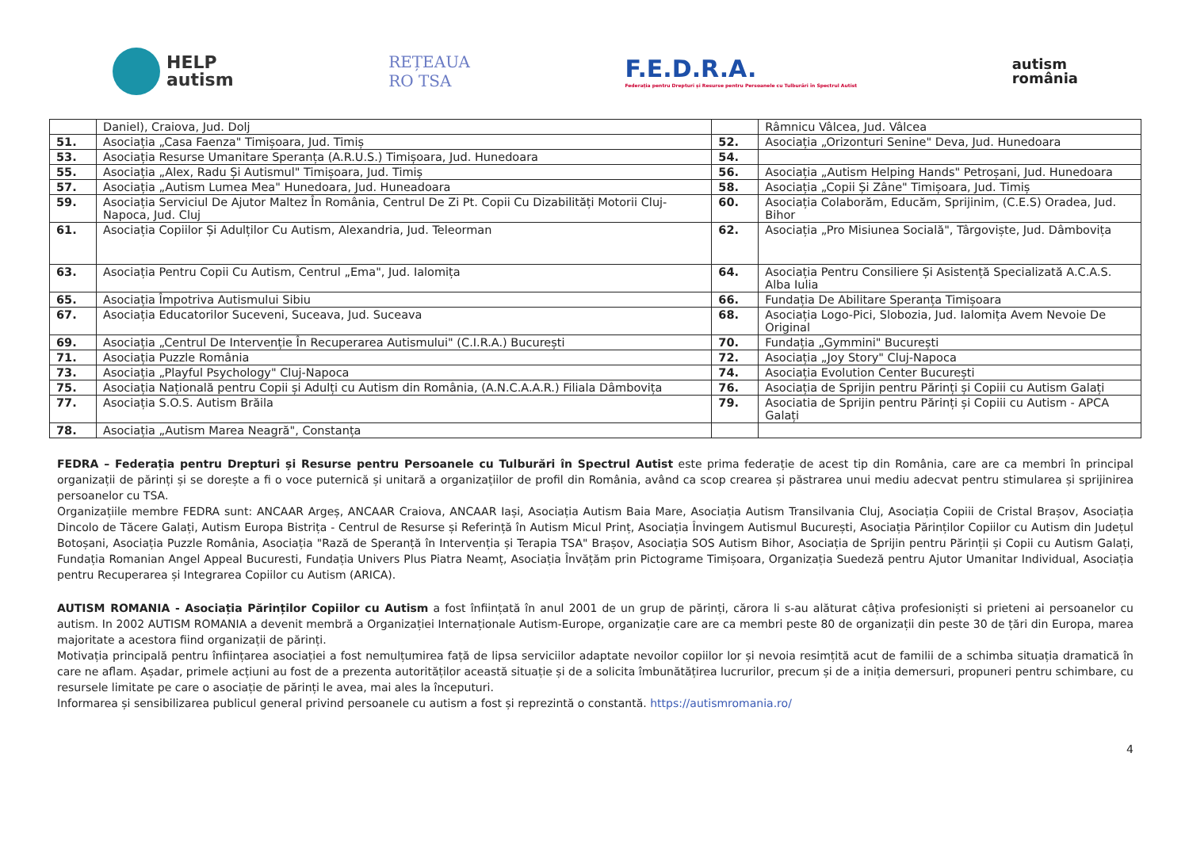HELP
autism
REȚEAUA
RO TSA
F.E.D.R.A.
Federația pentru Drepturi și Resurse pentru Persoanele cu Tulburări în Spectrul Autist
autism
românia
| | Daniel), Craiova, Jud. Dolj | | Râmnicu Vâlcea, Jud. Vâlcea |
| 51. | Asociația „Casa Faenza" Timișoara, Jud. Timiș | 52. | Asociația „Orizonturi Senine" Deva, Jud. Hunedoara |
| 53. | Asociația Resurse Umanitare Speranța (A.R.U.S.) Timișoara, Jud. Hunedoara | 54. | |
| 55. | Asociația „Alex, Radu Și Autismul" Timișoara, Jud. Timiș | 56. | Asociația „Autism Helping Hands" Petroșani, Jud. Hunedoara |
| 57. | Asociația „Autism Lumea Mea" Hunedoara, Jud. Huneadoara | 58. | Asociația „Copii Și Zâne" Timișoara, Jud. Timiș |
| 59. | Asociația Serviciul De Ajutor Maltez În România, Centrul De Zi Pt. Copii Cu Dizabilități Motorii Cluj-Napoca, Jud. Cluj | 60. | Asociația Colaborăm, Educăm, Sprijinim, (C.E.S) Oradea, Jud. Bihor |
| 61. | Asociația Copiilor Și Adulților Cu Autism, Alexandria, Jud. Teleorman | 62. | Asociația „Pro Misiunea Socială", Târgoviște, Jud. Dâmbovița |
| 63. | Asociația Pentru Copii Cu Autism, Centrul „Ema", Jud. Ialomița | 64. | Asociația Pentru Consiliere Și Asistență Specializată A.C.A.S. Alba Iulia |
| 65. | Asociația Împotriva Autismului Sibiu | 66. | Fundația De Abilitare Speranța Timișoara |
| 67. | Asociația Educatorilor Suceveni, Suceava, Jud. Suceava | 68. | Asociația Logo-Pici, Slobozia, Jud. Ialomița Avem Nevoie De Original |
| 69. | Asociația „Centrul De Intervenție În Recuperarea Autismului" (C.I.R.A.) București | 70. | Fundația „Gymmini" București |
| 71. | Asociația Puzzle România | 72. | Asociația „Joy Story" Cluj-Napoca |
| 73. | Asociația „Playful Psychology" Cluj-Napoca | 74. | Asociația Evolution Center București |
| 75. | Asociația Națională pentru Copii și Adulți cu Autism din România, (A.N.C.A.A.R.) Filiala Dâmbovița | 76. | Asociația de Sprijin pentru Părinți și Copiii cu Autism Galați |
| 77. | Asociația S.O.S. Autism Brăila | 79. | Asociatia de Sprijin pentru Părinți și Copiii cu Autism - APCA Galați |
| 78. | Asociația „Autism Marea Neagră", Constanța | | |
FEDRA – Federația pentru Drepturi și Resurse pentru Persoanele cu Tulburări în Spectrul Autist este prima federație de acest tip din România, care are ca membri în principal organizații de părinți și se dorește a fi o voce puternică și unitară a organizațiilor de profil din România, având ca scop crearea și păstrarea unui mediu adecvat pentru stimularea și sprijinirea persoanelor cu TSA.
Organizațiile membre FEDRA sunt: ANCAAR Argeș, ANCAAR Craiova, ANCAAR Iași, Asociația Autism Baia Mare, Asociația Autism Transilvania Cluj, Asociația Copiii de Cristal Brașov, Asociația Dincolo de Tăcere Galați, Autism Europa Bistrița - Centrul de Resurse și Referință în Autism Micul Prinț, Asociația Învingem Autismul București, Asociația Părinților Copiilor cu Autism din Județul Botoșani, Asociația Puzzle România, Asociația "Rază de Speranță în Intervenția și Terapia TSA" Brașov, Asociația SOS Autism Bihor, Asociația de Sprijin pentru Părinții și Copii cu Autism Galați, Fundația Romanian Angel Appeal Bucuresti, Fundația Univers Plus Piatra Neamț, Asociația Învățăm prin Pictograme Timișoara, Organizația Suedeză pentru Ajutor Umanitar Individual, Asociația pentru Recuperarea și Integrarea Copiilor cu Autism (ARICA).
AUTISM ROMANIA - Asociația Părinților Copiilor cu Autism a fost înființată în anul 2001 de un grup de părinți, cărora li s-au alăturat câțiva profesioniști si prieteni ai persoanelor cu autism. In 2002 AUTISM ROMANIA a devenit membră a Organizației Internaționale Autism-Europe, organizație care are ca membri peste 80 de organizații din peste 30 de țări din Europa, marea majoritate a acestora fiind organizații de părinți.
Motivația principală pentru înființarea asociației a fost nemulțumirea față de lipsa serviciilor adaptate nevoilor copiilor lor și nevoia resimțită acut de familii de a schimba situația dramatică în care ne aflam. Așadar, primele acțiuni au fost de a prezenta autorităților această situație și de a solicita îmbunătățirea lucrurilor, precum și de a iniția demersuri, propuneri pentru schimbare, cu resursele limitate pe care o asociație de părinți le avea, mai ales la începuturi.
Informarea și sensibilizarea publicul general privind persoanele cu autism a fost și reprezintă o constantă. https://autismromania.ro/
4